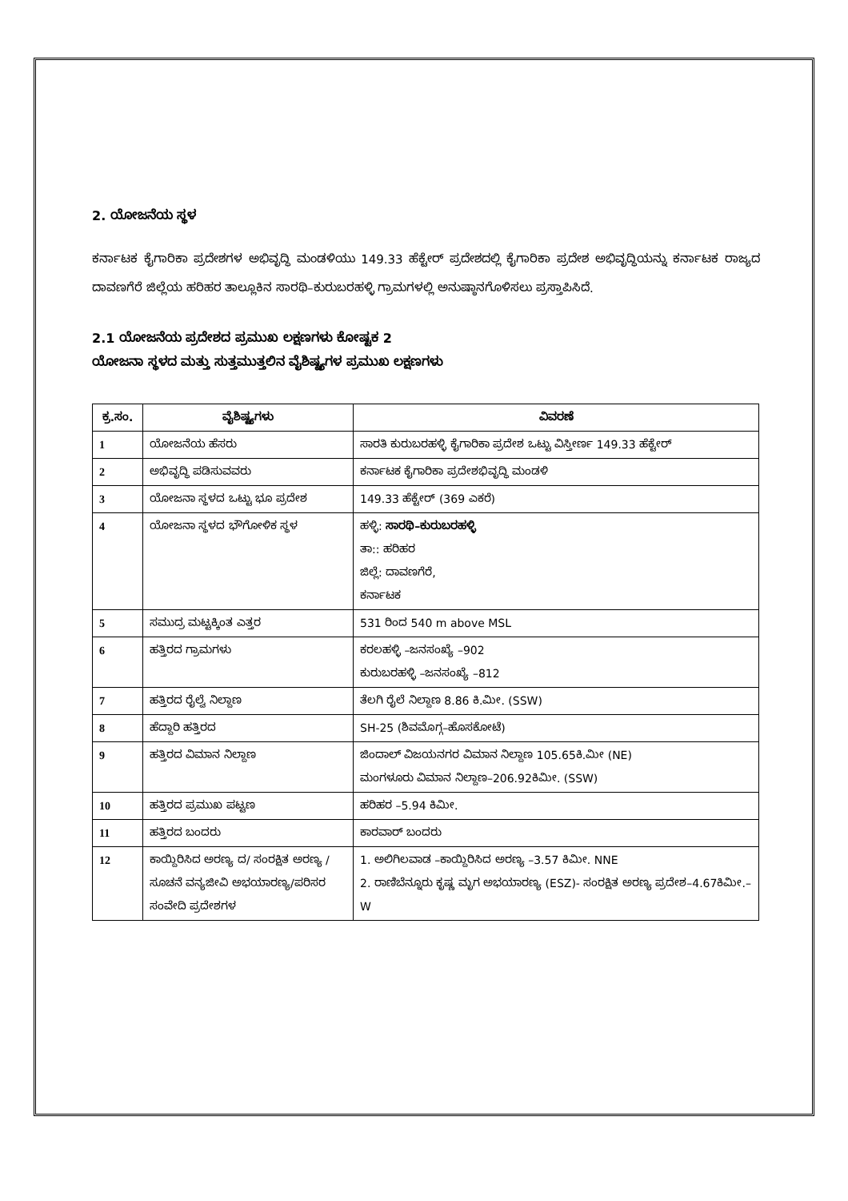2. ಯೋಜನೆಯ ಸ್ಥಳ
ಕರ್ನಾಟಕ ಕೈಗಾರಿಕಾ ಪ್ರದೇಶಗಳ ಅಭಿವೃದ್ಧಿ ಮಂಡಳಿಯು 149.33 ಹೆಕ್ಟೇರ್ ಪ್ರದೇಶದಲ್ಲಿ ಕೈಗಾರಿಕಾ ಪ್ರದೇಶ ಅಭಿವೃದ್ಧಿಯನ್ನು ಕರ್ನಾಟಕ ರಾಜ್ಯದ ದಾವಣಗೆರೆ ಜಿಲ್ಲೆಯ ಹರಿಹರ ತಾಲ್ಲೂಕಿನ ಸಾರಥಿ–ಕುರುಬರಹಳ್ಳಿ ಗ್ರಾಮಗಳಲ್ಲಿ ಅನುಷ್ಠಾನಗೊಳಿಸಲು ಪ್ರಸ್ತಾಪಿಸಿದೆ.
2.1 ಯೋಜನೆಯ ಪ್ರದೇಶದ ಪ್ರಮುಖ ಲಕ್ಷಣಗಳು ಕೋಷ್ಟಕ 2
ಯೋಜನಾ ಸ್ಥಳದ ಮತ್ತು ಸುತ್ತಮುತ್ತಲಿನ ವೈಶಿಷ್ಟ್ಯಗಳ ಪ್ರಮುಖ ಲಕ್ಷಣಗಳು
| ಕ್ರ.ಸಂ. | ವೈಶಿಷ್ಟ್ಯಗಳು | ವಿವರಣೆ |
| --- | --- | --- |
| 1 | ಯೋಜನೆಯ ಹೆಸರು | ಸಾರತಿ ಕುರುಬರಹಳ್ಳಿ ಕೈಗಾರಿಕಾ ಪ್ರದೇಶ ಒಟ್ಟು ವಿಸ್ತೀರ್ಣ 149.33 ಹೆಕ್ಟೇರ್ |
| 2 | ಅಭಿವೃದ್ಧಿ ಪಡಿಸುವವರು | ಕರ್ನಾಟಕ ಕೈಗಾರಿಕಾ ಪ್ರದೇಶಭಿವೃದ್ಧಿ ಮಂಡಳಿ |
| 3 | ಯೋಜನಾ ಸ್ಥಳದ ಒಟ್ಟು ಭೂ ಪ್ರದೇಶ | 149.33 ಹೆಕ್ಟೇರ್ (369 ಎಕರೆ) |
| 4 | ಯೋಜನಾ ಸ್ಥಳದ ಭೌಗೋಳಿಕ ಸ್ಥಳ | ಹಳ್ಳಿ: ಸಾರಥಿ–ಕುರುಬರಹಳ್ಳಿ ತಾ:: ಹರಿಹರ ಜಿಲ್ಲೆ: ದಾವಣಗೆರೆ, ಕರ್ನಾಟಕ |
| 5 | ಸಮುದ್ರ ಮಟ್ಟಕ್ಕಿಂತ ಎತ್ತರ | 531 ರಿಂದ 540 m above MSL |
| 6 | ಹತ್ತಿರದ ಗ್ರಾಮಗಳು | ಕರಲಹಳ್ಳಿ –ಜನಸಂಖ್ಯೆ –902 ಕುರುಬರಹಳ್ಳಿ –ಜನಸಂಖ್ಯೆ –812 |
| 7 | ಹತ್ತಿರದ ರೈಲ್ವೆ ನಿಲ್ದಾಣ | ತೆಲಗಿ ರೈಲೆ ನಿಲ್ದಾಣ 8.86 ಕಿ.ಮೀ. (SSW) |
| 8 | ಹೆದ್ದಾರಿ ಹತ್ತಿರದ | SH-25 (ಶಿವಮೊಗ್ಗ–ಹೊಸಕೋಟೆ) |
| 9 | ಹತ್ತಿರದ ವಿಮಾನ ನಿಲ್ದಾಣ | ಜಿಂದಾಲ್ ವಿಜಯನಗರ ವಿಮಾನ ನಿಲ್ದಾಣ 105.65ಕಿ.ಮೀ (NE) ಮಂಗಳೂರು ವಿಮಾನ ನಿಲ್ದಾಣ–206.92ಕಿಮೀ. (SSW) |
| 10 | ಹತ್ತಿರದ ಪ್ರಮುಖ ಪಟ್ಟಣ | ಹರಿಹರ –5.94 ಕಿಮೀ. |
| 11 | ಹತ್ತಿರದ ಬಂದರು | ಕಾರವಾರ್ ಬಂದರು |
| 12 | ಕಾಯ್ದಿರಿಸಿದ ಅರಣ್ಯ ದ/ ಸಂರಕ್ಷಿತ ಅರಣ್ಯ /ಸೂಚನೆ ವನ್ಯಜೀವಿ ಅಭಯಾರಣ್ಯ/ಪರಿಸರ ಸಂವೇದಿ ಪ್ರದೇಶಗಳ | 1. ಅಲಿಗಿಲವಾಡ –ಕಾಯ್ದಿರಿಸಿದ ಅರಣ್ಯ –3.57 ಕಿಮೀ. NNE 2. ರಾಣಿಬೆನ್ನೂರು ಕೃಷ್ಣ ಮೃಗ ಅಭಯಾರಣ್ಯ (ESZ)- ಸಂರಕ್ಷಿತ ಅರಣ್ಯ ಪ್ರದೇಶ–4.67ಕಿಮೀ.– W |